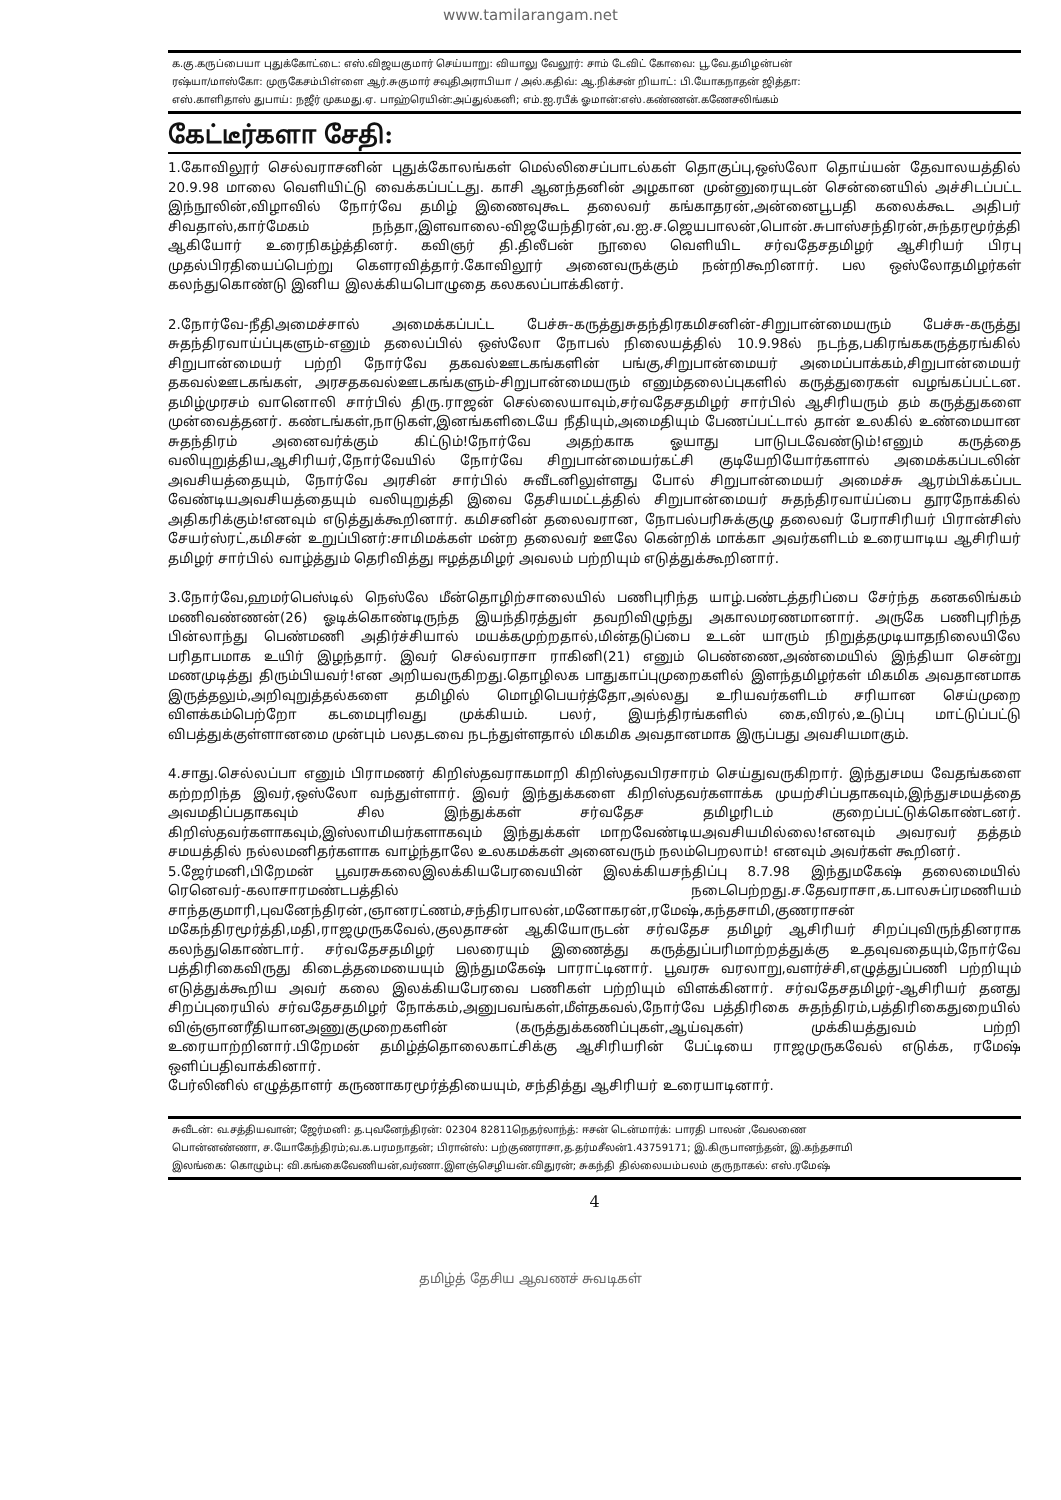www.tamilarangam.net
க.கு.கருப்பையா புதுக்கோட்டை: எஸ்.விஜயகுமார் செய்யாறு: வியாலு வேலூர்: சாம் டேவிட் கோவை: பூ.வே.தமிழன்பன்
ரஷ்யா/மாஸ்கோ: முருகேசம்பிள்ளை ஆர்.சுகுமார் சவுதிஅராபியா / அல்.கதிவ்: ஆ.நிக்சன் றியாட்: பி.யோகநாதன் ஜித்தா:
எஸ்.காளிதாஸ் துபாய்: நஜீர் முகமது.ஏ. பாஹ்ரெயின்:அப்துல்கனி; எம்.ஐ.ரபீக் ஓமான்:எஸ்.கண்ணன்.கணேசலிங்கம்
கேட்டீர்களா சேதி:
1.கோவிலூர் செல்வராசனின் புதுக்கோலங்கள் மெல்லிசைப்பாடல்கள் தொகுப்பு,ஒஸ்லோ தொய்யன் தேவாலயத்தில் 20.9.98 மாலை வெளியிட்டு வைக்கப்பட்டது. காசி ஆனந்தனின் அழகான முன்னுரையுடன் சென்னையில் அச்சிடப்பட்ட இந்நூலின்,விழாவில் நோர்வே தமிழ் இணைவுகூட தலைவர் கங்காதரன்,அன்னைபூபதி கலைக்கூட அதிபர் சிவதாஸ்,கார்மேகம் நந்தா,இளவாலை-விஜயேந்திரன்,வ.ஐ.ச.ஜெயபாலன்,பொன்.சுபாஸ்சந்திரன்,சுந்தரமூர்த்தி ஆகியோர் உரைநிகழ்த்தினர். கவிஞர் தி.திலீபன் நூலை வெளியிட சர்வதேசதமிழர் ஆசிரியர் பிரபு முதல்பிரதியைப்பெற்று கௌரவித்தார்.கோவிலூர் அனைவருக்கும் நன்றிகூறினார். பல ஒஸ்லோதமிழர்கள் கலந்துகொண்டு இனிய இலக்கியபொழுதை கலகலப்பாக்கினர்.
2.நோர்வே-நீதிஅமைச்சால் அமைக்கப்பட்ட பேச்சு-கருத்துசுதந்திரகமிசனின்-சிறுபான்மையரும் பேச்சு-கருத்து சுதந்திரவாய்ப்புகளும்-எனும் தலைப்பில் ஒஸ்லோ நோபல் நிலையத்தில் 10.9.98ல் நடந்த,பகிரங்ககருத்தரங்கில் சிறுபான்மையர் பற்றி நோர்வே தகவல்ஊடகங்களின் பங்கு,சிறுபான்மையர் அமைப்பாக்கம்,சிறுபான்மையர் தகவல்ஊடகங்கள், அரசதகவல்ஊடகங்களும்-சிறுபான்மையரும் எனும்தலைப்புகளில் கருத்துரைகள் வழங்கப்பட்டன. தமிழ்முரசம் வானொலி சார்பில் திரு.ராஜன் செல்லையாவும்,சர்வதேசதமிழர் சார்பில் ஆசிரியரும் தம் கருத்துகளை முன்வைத்தனர். கண்டங்கள்,நாடுகள்,இனங்களிடையே நீதியும்,அமைதியும் பேணப்பட்டால் தான் உலகில் உண்மையான சுதந்திரம் அனைவர்க்கும் கிட்டும்!நோர்வே அதற்காக ஓயாது பாடுபடவேண்டும்!எனும் கருத்தை வலியுறுத்திய,ஆசிரியர்,நோர்வேயில் நோர்வே சிறுபான்மையர்கட்சி குடியேறியோர்களால் அமைக்கப்படலின் அவசியத்தையும், நோர்வே அரசின் சார்பில் சுவீடனிலுள்ளது போல் சிறுபான்மையர் அமைச்சு ஆரம்பிக்கப்பட வேண்டியஅவசியத்தையும் வலியுறுத்தி இவை தேசியமட்டத்தில் சிறுபான்மையர் சுதந்திரவாய்ப்பை தூரநோக்கில் அதிகரிக்கும்!எனவும் எடுத்துக்கூறினார். கமிசனின் தலைவரான, நோபல்பரிசுக்குழு தலைவர் பேராசிரியர் பிரான்சிஸ் சேயர்ஸ்ரட்,கமிசன் உறுப்பினர்:சாமிமக்கள் மன்ற தலைவர் ஊலே கென்றிக் மாக்கா அவர்களிடம் உரையாடிய ஆசிரியர் தமிழர் சார்பில் வாழ்த்தும் தெரிவித்து ஈழத்தமிழர் அவலம் பற்றியும் எடுத்துக்கூறினார்.
3.நோர்வே,ஹமர்பெஸ்டில் நெஸ்லே மீன்தொழிற்சாலையில் பணிபுரிந்த யாழ்.பண்டத்தரிப்பை சேர்ந்த கனகலிங்கம் மணிவண்ணன்(26) ஓடிக்கொண்டிருந்த இயந்திரத்துள் தவறிவிழுந்து அகாலமரணமானார். அருகே பணிபுரிந்த பின்லாந்து பெண்மணி அதிர்ச்சியால் மயக்கமுற்றதால்,மின்தடுப்பை உடன் யாரும் நிறுத்தமுடியாதநிலையிலே பரிதாபமாக உயிர் இழந்தார். இவர் செல்வராசா ராகினி(21) எனும் பெண்ணை,அண்மையில் இந்தியா சென்று மணமுடித்து திரும்பியவர்!என அறியவருகிறது.தொழிலக பாதுகாப்புமுறைகளில் இளந்தமிழர்கள் மிகமிக அவதானமாக இருத்தலும்,அறிவுறுத்தல்களை தமிழில் மொழிபெயர்த்தோ,அல்லது உரியவர்களிடம் சரியான செய்முறை விளக்கம்பெற்றோ கடமைபுரிவது முக்கியம். பலர், இயந்திரங்களில் கை,விரல்,உடுப்பு மாட்டுப்பட்டு விபத்துக்குள்ளானமை முன்பும் பலதடவை நடந்துள்ளதால் மிகமிக அவதானமாக இருப்பது அவசியமாகும்.
4.சாது.செல்லப்பா எனும் பிராமணர் கிறிஸ்தவராகமாறி கிறிஸ்தவபிரசாரம் செய்துவருகிறார். இந்துசமய வேதங்களை கற்றறிந்த இவர்,ஒஸ்லோ வந்துள்ளார். இவர் இந்துக்களை கிறிஸ்தவர்களாக்க முயற்சிப்பதாகவும்,இந்துசமயத்தை அவமதிப்பதாகவும் சில இந்துக்கள் சர்வதேச தமிழரிடம் குறைப்பட்டுக்கொண்டனர். கிறிஸ்தவர்களாகவும்,இஸ்லாமியர்களாகவும் இந்துக்கள் மாறவேண்டியஅவசியமில்லை!எனவும் அவரவர் தத்தம் சமயத்தில் நல்லமனிதர்களாக வாழ்ந்தாலே உலகமக்கள் அனைவரும் நலம்பெறலாம்! எனவும் அவர்கள் கூறினர்.
5.ஜேர்மனி,பிறேமன் பூவரசுகலைஇலக்கியபேரவையின் இலக்கியசந்திப்பு 8.7.98 இந்துமகேஷ் தலைமையில் ரெனெவர்-கலாசாரமண்டபத்தில் நடைபெற்றது.ச.தேவராசா,க.பாலசுப்ரமணியம் சாந்தகுமாரி,புவனேந்திரன்,ஞானரட்ணம்,சந்திரபாலன்,மனோகரன்,ரமேஷ்,கந்தசாமி,குணராசன் மகேந்திரமூர்த்தி,மதி,ராஜமுருகவேல்,குலதாசன் ஆகியோருடன் சர்வதேச தமிழர் ஆசிரியர் சிறப்புவிருந்தினராக கலந்துகொண்டார். சர்வதேசதமிழர் பலரையும் இணைத்து கருத்துப்பரிமாற்றத்துக்கு உதவுவதையும்,நோர்வே பத்திரிகைவிருது கிடைத்தமையையும் இந்துமகேஷ் பாராட்டினார். பூவரசு வரலாறு,வளர்ச்சி,எழுத்துப்பணி பற்றியும் எடுத்துக்கூறிய அவர் கலை இலக்கியபேரவை பணிகள் பற்றியும் விளக்கினார். சர்வதேசதமிழர்-ஆசிரியர் தனது சிறப்புரையில் சர்வதேசதமிழர் நோக்கம்,அனுபவங்கள்,மீள்தகவல்,நோர்வே பத்திரிகை சுதந்திரம்,பத்திரிகைதுறையில் விஞ்ஞானரீதியானஅணுகுமுறைகளின் (கருத்துக்கணிப்புகள்,ஆய்வுகள்) முக்கியத்துவம் பற்றி உரையாற்றினார்.பிறேமன் தமிழ்த்தொலைகாட்சிக்கு ஆசிரியரின் பேட்டியை ராஜமுருகவேல் எடுக்க, ரமேஷ் ஒளிப்பதிவாக்கினார்.
பேர்லினில் எழுத்தாளர் கருணாகரமூர்த்தியையும், சந்தித்து ஆசிரியர் உரையாடினார்.
சுவீடன்: வ.சத்தியவான்; ஜேர்மனி: த.புவனேந்திரன்: 02304 82811நெதர்லாந்த்: ஈசன் டென்மார்க்: பாரதி பாலன் ,வேலணை
பொன்னண்ணா, ச.யோகேந்திரம்;வ.க.பரமநாதன்; பிரான்ஸ்: பற்குணராசா,த.தர்மசீலன்1.43759171; இ.கிருபானந்தன், இ.கந்தசாமி
இலங்கை: கொழும்பு: வி.கங்கைவேணியன்,வர்ணா.இளஞ்செழியன்.விதுரன்; சுகந்தி தில்லையம்பலம் குருநாகல்: எஸ்.ரமேஷ்
4
தமிழ்த் தேசிய ஆவணச் சுவடிகள்